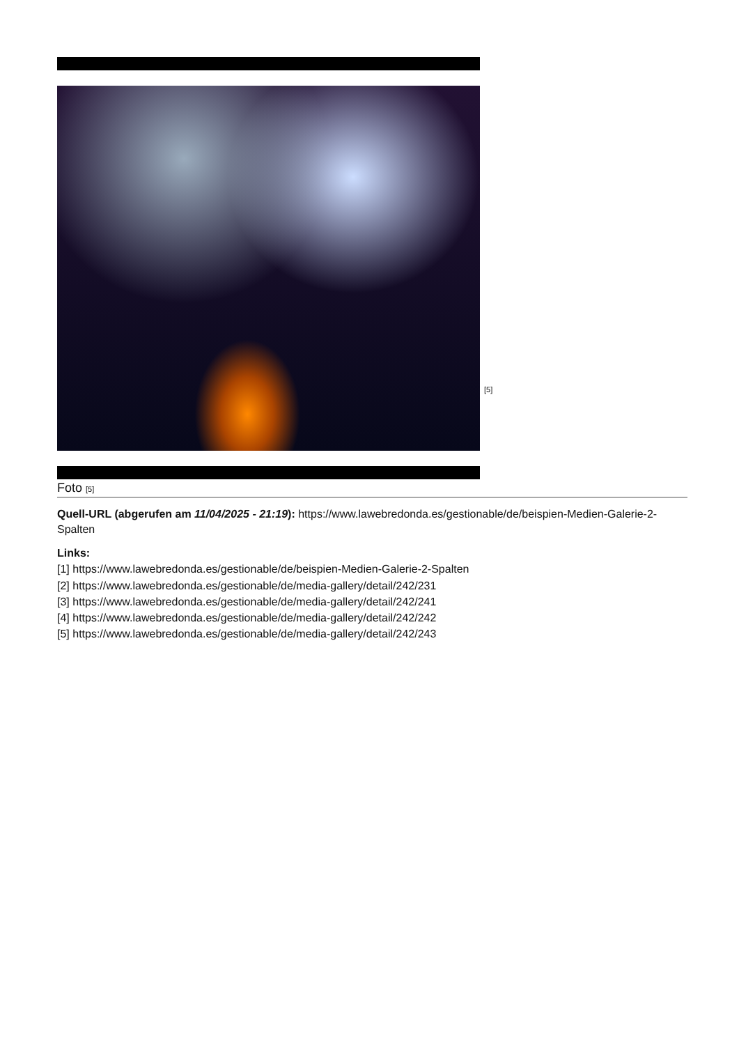[5]
Foto [5]
Quell-URL (abgerufen am 11/04/2025 - 21:19): https://www.lawebredonda.es/gestionable/de/beispien-Medien-Galerie-2-Spalten
Links:
[1] https://www.lawebredonda.es/gestionable/de/beispien-Medien-Galerie-2-Spalten
[2] https://www.lawebredonda.es/gestionable/de/media-gallery/detail/242/231
[3] https://www.lawebredonda.es/gestionable/de/media-gallery/detail/242/241
[4] https://www.lawebredonda.es/gestionable/de/media-gallery/detail/242/242
[5] https://www.lawebredonda.es/gestionable/de/media-gallery/detail/242/243